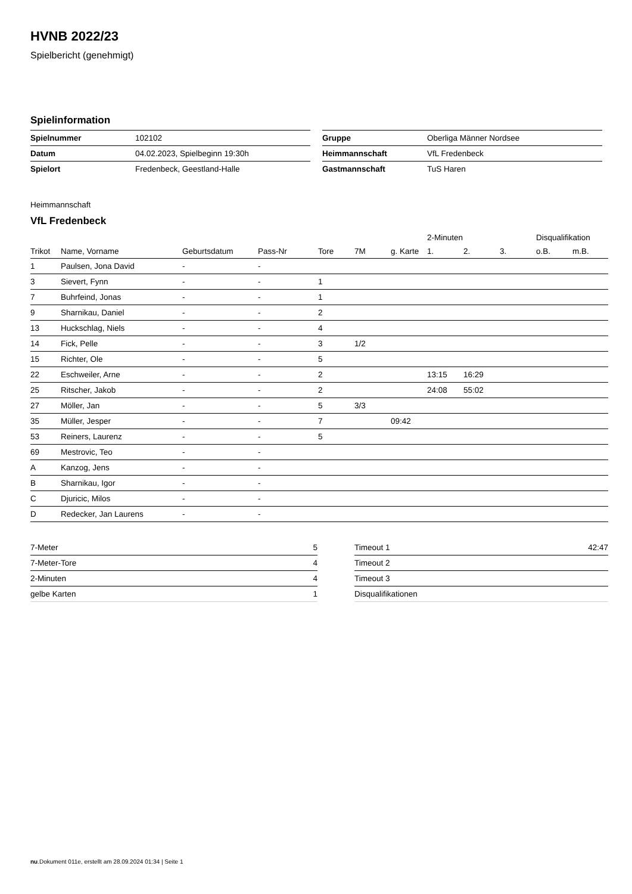HVNB 2022/23
Spielbericht (genehmigt)
Spielinformation
| Spielnummer | 102102 |
| Datum | 04.02.2023, Spielbeginn 19:30h |
| Spielort | Fredenbeck, Geestland-Halle |
| Gruppe | Oberliga Männer Nordsee |
| Heimmannschaft | VfL Fredenbeck |
| Gastmannschaft | TuS Haren |
Heimmannschaft
VfL Fredenbeck
| | | | | | | | 2-Minuten | | | Disqualifikation | |
| --- | --- | --- | --- | --- | --- | --- | --- | --- | --- | --- | --- |
| Trikot | Name, Vorname | Geburtsdatum | Pass-Nr | Tore | 7M | g. Karte | 1. | 2. | 3. | o.B. | m.B. |
| 1 | Paulsen, Jona David | - | - | | | | | | | | |
| 3 | Sievert, Fynn | - | - | 1 | | | | | | | |
| 7 | Buhrfeind, Jonas | - | - | 1 | | | | | | | |
| 9 | Sharnikau, Daniel | - | - | 2 | | | | | | | |
| 13 | Huckschlag, Niels | - | - | 4 | | | | | | | |
| 14 | Fick, Pelle | - | - | 3 | 1/2 | | | | | | |
| 15 | Richter, Ole | - | - | 5 | | | | | | | |
| 22 | Eschweiler, Arne | - | - | 2 | | | 13:15 | 16:29 | | | |
| 25 | Ritscher, Jakob | - | - | 2 | | | 24:08 | 55:02 | | | |
| 27 | Möller, Jan | - | - | 5 | 3/3 | | | | | | |
| 35 | Müller, Jesper | - | - | 7 | | 09:42 | | | | | |
| 53 | Reiners, Laurenz | - | - | 5 | | | | | | | |
| 69 | Mestrovic, Teo | - | - | | | | | | | | |
| A | Kanzog, Jens | - | - | | | | | | | | |
| B | Sharnikau, Igor | - | - | | | | | | | | |
| C | Djuricic, Milos | - | - | | | | | | | | |
| D | Redecker, Jan Laurens | - | - | | | | | | | | |
| 7-Meter | 5 |
| 7-Meter-Tore | 4 |
| 2-Minuten | 4 |
| gelbe Karten | 1 |
| Timeout 1 | 42:47 |
| Timeout 2 | |
| Timeout 3 | |
| Disqualifikationen | |
nu.Dokument 011e, erstellt am 28.09.2024 01:34 | Seite 1